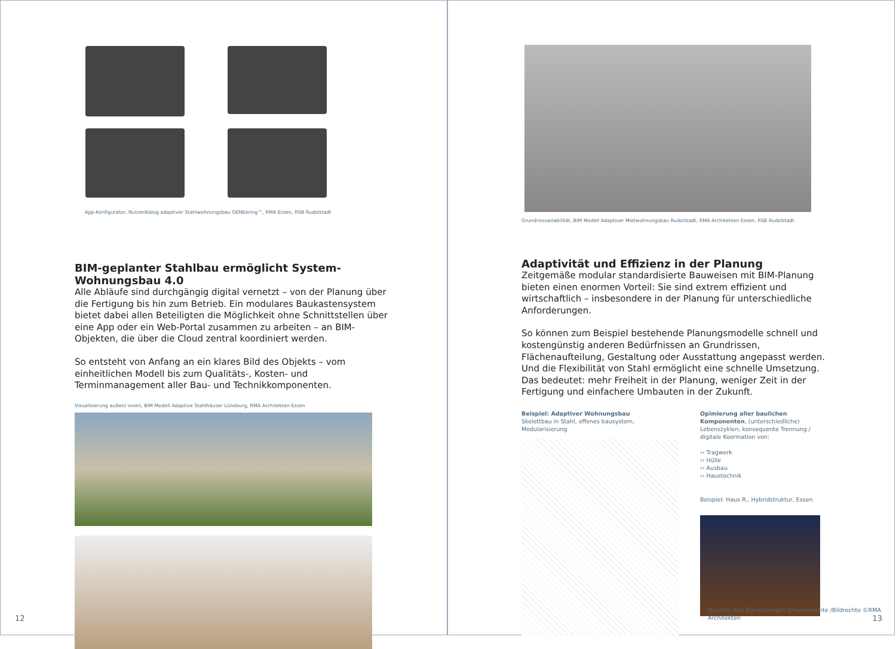App-Konfigurator, Nutzerdialog adaptiver Stahlwohnungsbau GENEering™, RMA Essen, RSB Rudolstadt
BIM-geplanter Stahlbau ermöglicht System-Wohnungsbau 4.0
Alle Abläufe sind durchgängig digital vernetzt – von der Planung über die Fertigung bis hin zum Betrieb. Ein modulares Baukastensystem bietet dabei allen Beteiligten die Möglichkeit ohne Schnittstellen über eine App oder ein Web-Portal zusammen zu arbeiten – an BIM-Objekten, die über die Cloud zentral koordiniert werden.
So entsteht von Anfang an ein klares Bild des Objekts – vom einheitlichen Modell bis zum Qualitäts-, Kosten- und Terminmanagement aller Bau- und Technikkomponenten.
Visualisierung außen/ innen, BIM Modell Adaptive Stahlhäuser Lüneburg, RMA Architekten Essen
12
Grundrissvariabilität, BIM Modell Adaptiver Mietwohnungsbau Rudolstadt, RMA Architekten Essen, RSB Rudolstadt
Adaptivität und Effizienz in der Planung
Zeitgemäße modular standardisierte Bauweisen mit BIM-Planung bieten einen enormen Vorteil: Sie sind extrem effizient und wirtschaftlich – insbesondere in der Planung für unterschiedliche Anforderungen.
So können zum Beispiel bestehende Planungsmodelle schnell und kostengünstig anderen Bedürfnissen an Grundrissen, Flächenaufteilung, Gestaltung oder Ausstattung angepasst werden. Und die Flexibilität von Stahl ermöglicht eine schnelle Umsetzung. Das bedeutet: mehr Freiheit in der Planung, weniger Zeit in der Fertigung und einfachere Umbauten in der Zukunft.
Beispiel: Adaptiver Wohnungsbau
Skelettbau in Stahl, offenes bausystem, Modularisierung
Opimierung aller baulichen Komponenten, (unterschiedliche) Lebenszyklen, konsequente Trennung / digitale Koorination von:
›› Tragwerk
›› Hülle
›› Ausbau
›› Haustechnik
Beispiel: Haus R., Hybridstruktur, Essen
Quellen: Alle Darstellungen Urheberrechte /Bildrechte ©RMA Architekten
13